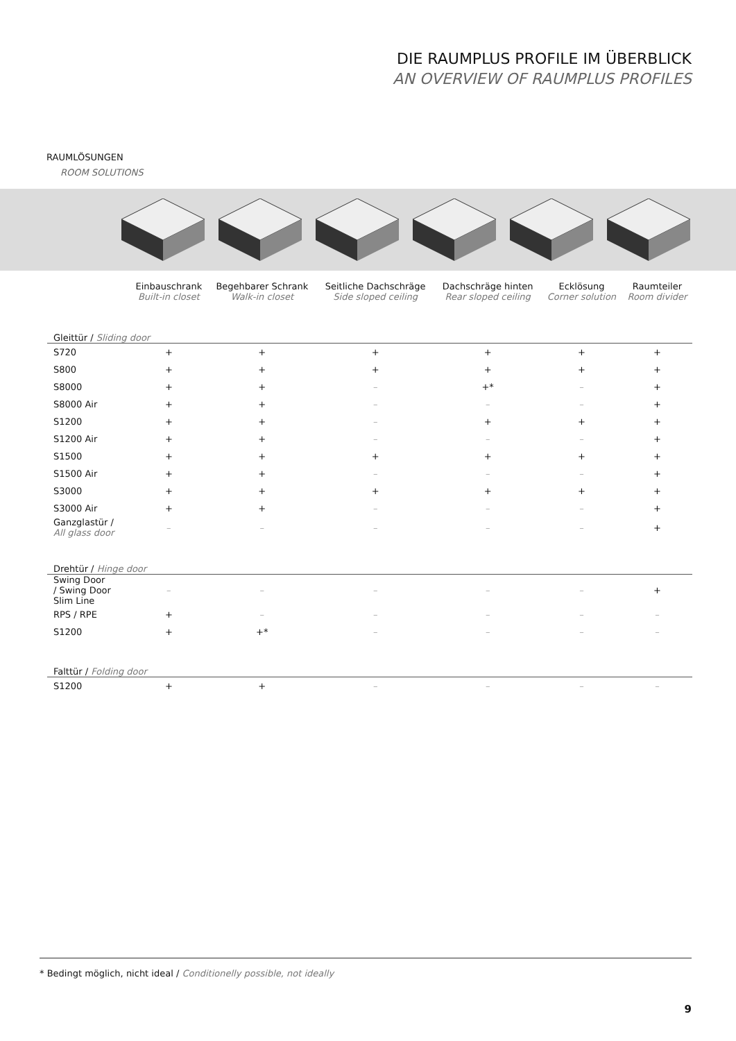DIE RAUMPLUS PROFILE IM ÜBERBLICK
AN OVERVIEW OF RAUMPLUS PROFILES
RAUMLÖSUNGEN
ROOM SOLUTIONS
| | Einbauschrank Built-in closet | Begehbarer Schrank Walk-in closet | Seitliche Dachschräge Side sloped ceiling | Dachschräge hinten Rear sloped ceiling | Ecklösung Corner solution | Raumteiler Room divider |
| --- | --- | --- | --- | --- | --- | --- |
| Gleittür / Sliding door | | | | | | |
| S720 | + | + | + | + | + | + |
| S800 | + | + | + | + | + | + |
| S8000 | + | + | – | +* | – | + |
| S8000 Air | + | + | – | – | – | + |
| S1200 | + | + | – | + | + | + |
| S1200 Air | + | + | – | – | – | + |
| S1500 | + | + | + | + | + | + |
| S1500 Air | + | + | – | – | – | + |
| S3000 | + | + | + | + | + | + |
| S3000 Air | + | + | – | – | – | + |
| Ganzglastür / All glass door | – | – | – | – | – | + |
| Drehtür / Hinge door | | | | | | |
| Swing Door / Swing Door Slim Line | – | – | – | – | – | + |
| RPS / RPE | + | – | – | – | – | – |
| S1200 | + | +* | – | – | – | – |
| Falttür / Folding door | | | | | | |
| S1200 | + | + | – | – | – | – |
* Bedingt möglich, nicht ideal / Conditionelly possible, not ideally
9